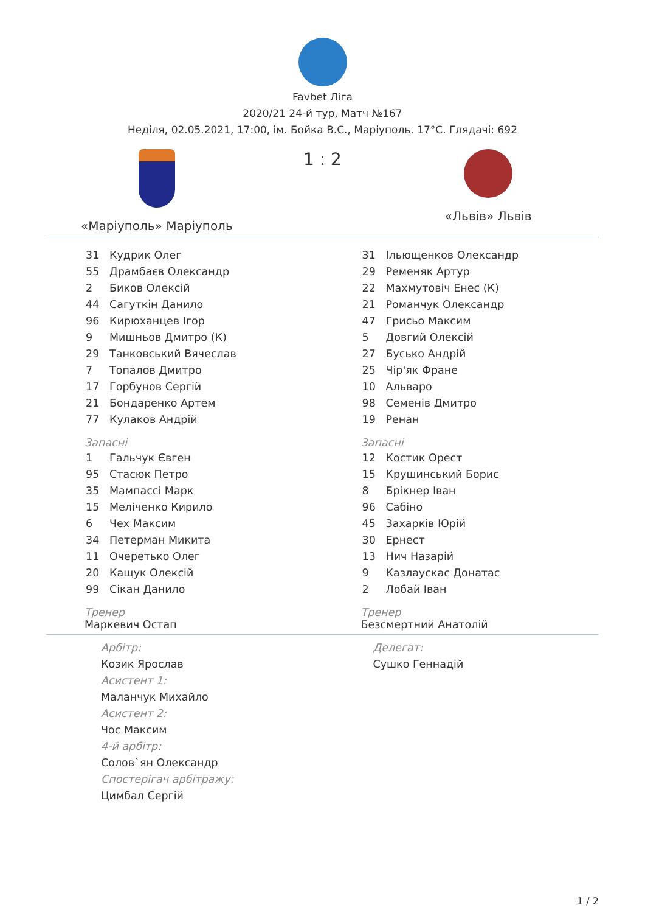Favbet Ліга
2020/21 24-й тур, Матч №167
Неділя, 02.05.2021, 17:00, ім. Бойка В.С., Маріуполь. 17°C. Глядачі: 692
«Маріуполь» Маріуполь
1 : 2
«Львів» Львів
| 31 | Кудрик Олег |
| 55 | Драмбаєв Олександр |
| 2 | Биков Олексій |
| 44 | Сагуткін Данило |
| 96 | Кирюханцев Ігор |
| 9 | Мишньов Дмитро (К) |
| 29 | Танковський Вячеслав |
| 7 | Топалов Дмитро |
| 17 | Горбунов Сергій |
| 21 | Бондаренко Артем |
| 77 | Кулаков Андрій |
Запасні
| 1 | Гальчук Євген |
| 95 | Стасюк Петро |
| 35 | Мампассі Марк |
| 15 | Меліченко Кирило |
| 6 | Чех Максим |
| 34 | Петерман Микита |
| 11 | Очеретько Олег |
| 20 | Кащук Олексій |
| 99 | Сікан Данило |
Тренер
Маркевич Остап
| 31 | Ільющенков Олександр |
| 29 | Ременяк Артур |
| 22 | Махмутовіч Енес (К) |
| 21 | Романчук Олександр |
| 47 | Грисьо Максим |
| 5 | Довгий Олексій |
| 27 | Бусько Андрій |
| 25 | Чір'як Фране |
| 10 | Альваро |
| 98 | Семенів Дмитро |
| 19 | Ренан |
Запасні
| 12 | Костик Орест |
| 15 | Крушинський Борис |
| 8 | Брікнер Іван |
| 96 | Сабіно |
| 45 | Захарків Юрій |
| 30 | Ернест |
| 13 | Нич Назарій |
| 9 | Казлаускас Донатас |
| 2 | Лобай Іван |
Тренер
Безсмертний Анатолій
Арбітр:
Козик Ярослав
Асистент 1:
Маланчук Михайло
Асистент 2:
Чос Максим
4-й арбітр:
Солов`ян Олександр
Спостерігач арбітражу:
Цимбал Сергій
Делегат:
Сушко Геннадій
1 / 2